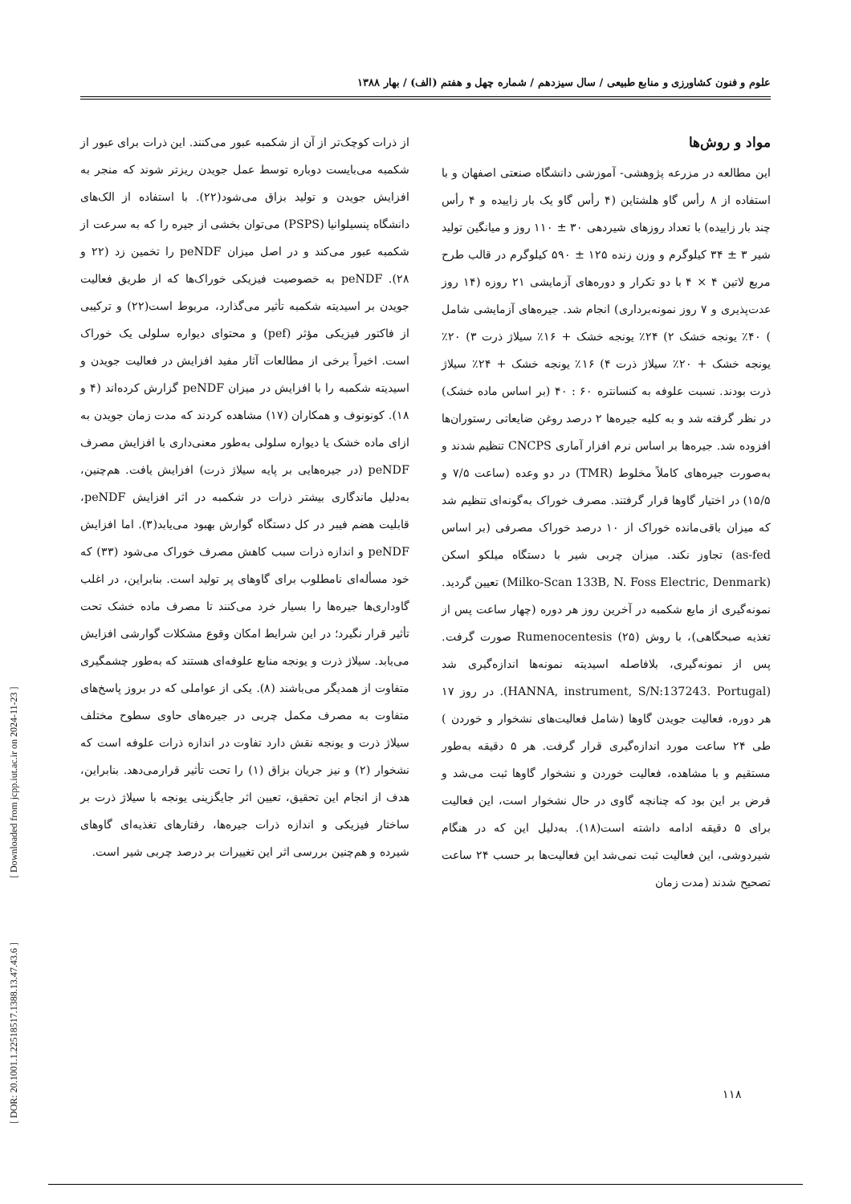[ DOR: 20.1001.1.22518517.1388.13.47.43.6 ] [ Downloaded from jcpp.iut.ac.ir on 2024-11-23 ]
علوم و فنون کشاورزی و منابع طبیعی / سال سیزدهم / شماره چهل و هفتم (الف) / بهار ۱۳۸۸
از ذرات کوچک‌تر از آن از شکمبه عبور می‌کنند. این ذرات برای عبور از شکمبه می‌بایست دوباره توسط عمل جویدن ریزتر شوند که منجر به افزایش جویدن و تولید بزاق می‌شود(۲۲). با استفاده از الک‌های دانشگاه پنسیلوانیا (PSPS) می‌توان بخشی از جیره را که به سرعت از شکمبه عبور می‌کند و در اصل میزان peNDF را تخمین زد (۲۲ و ۲۸). peNDF به خصوصیت فیزیکی خوراک‌ها که از طریق فعالیت جویدن بر اسیدیته شکمبه تأثیر می‌گذارد، مربوط است(۲۲) و ترکیبی از فاکتور فیزیکی مؤثر (pef) و محتوای دیواره سلولی یک خوراک است. اخیراً برخی از مطالعات آثار مفید افزایش در فعالیت جویدن و اسیدیته شکمبه را با افزایش در میزان peNDF گزارش کرده‌اند (۴ و ۱۸). کونونوف و همکاران (۱۷) مشاهده کردند که مدت زمان جویدن به ازای ماده خشک یا دیواره سلولی به‌طور معنی‌داری با افزایش مصرف peNDF (در جیره‌هایی بر پایه سیلاژ ذرت) افزایش یافت. هم‌چنین، به‌دلیل ماندگاری بیشتر ذرات در شکمبه در اثر افزایش peNDF، قابلیت هضم فیبر در کل دستگاه گوارش بهبود می‌یابد(۳). اما افزایش peNDF و اندازه ذرات سبب کاهش مصرف خوراک می‌شود (۳۳) که خود مسأله‌ای نامطلوب برای گاوهای پر تولید است. بنابراین، در اغلب گاوداری‌ها جیره‌ها را بسیار خرد می‌کنند تا مصرف ماده خشک تحت تأثیر قرار نگیرد؛ در این شرایط امکان وقوع مشکلات گوارشی افزایش می‌یابد. سیلاژ ذرت و یونجه منابع علوفه‌ای هستند که به‌طور چشمگیری متفاوت از همدیگر می‌باشند (۸). یکی از عواملی که در بروز پاسخ‌های متفاوت به مصرف مکمل چربی در جیره‌های حاوی سطوح مختلف سیلاژ ذرت و یونجه نقش دارد تفاوت در اندازه ذرات علوفه است که نشخوار (۲) و نیز جریان بزاق (۱) را تحت تأثیر قرارمی‌دهد. بنابراین، هدف از انجام این تحقیق، تعیین اثر جایگزینی یونجه با سیلاژ ذرت بر ساختار فیزیکی و اندازه ذرات جیره‌ها، رفتارهای تغذیه‌ای گاوهای شیرده و هم‌چنین بررسی اثر این تغییرات بر درصد چربی شیر است.
مواد و روش‌ها
این مطالعه در مزرعه پژوهشی- آموزشی دانشگاه صنعتی اصفهان و با استفاده از ۸ رأس گاو هلشتاین (۴ رأس گاو یک بار زاییده و ۴ رأس چند بار زاییده) با تعداد روزهای شیردهی ۳۰ ± ۱۱۰ روز و میانگین تولید شیر ۳ ± ۳۴ کیلوگرم و وزن زنده ۱۲۵ ± ۵۹۰ کیلوگرم در قالب طرح مربع لاتین ۴ × ۴ با دو تکرار و دوره‌های آزمایشی ۲۱ روزه (۱۴ روز عدت‌پذیری و ۷ روز نمونه‌برداری) انجام شد. جیره‌های آزمایشی شامل ) ۴۰٪ یونجه خشک ۲) ۲۴٪ یونجه خشک + ۱۶٪ سیلاژ ذرت ۳) ۲۰٪ یونجه خشک + ۲۰٪ سیلاژ ذرت ۴) ۱۶٪ یونجه خشک + ۲۴٪ سیلاژ ذرت بودند. نسبت علوفه به کنسانتره ۶۰ : ۴۰ (بر اساس ماده خشک) در نظر گرفته شد و به کلیه جیره‌ها ۲ درصد روغن ضایعاتی رستوران‌ها افزوده شد. جیره‌ها بر اساس نرم افزار آماری CNCPS تنظیم شدند و به‌صورت جیره‌های کاملاً مخلوط (TMR) در دو وعده (ساعت ۷/۵ و ۱۵/۵) در اختیار گاوها قرار گرفتند. مصرف خوراک به‌گونه‌ای تنظیم شد که میزان باقی‌مانده خوراک از ۱۰ درصد خوراک مصرفی (بر اساس as-fed) تجاوز نکند. میزان چربی شیر با دستگاه میلکو اسکن (Milko-Scan 133B, N. Foss Electric, Denmark) تعیین گردید. نمونه‌گیری از مایع شکمبه در آخرین روز هر دوره (چهار ساعت پس از تغذیه صبحگاهی)، با روش Rumenocentesis (۲۵) صورت گرفت. پس از نمونه‌گیری، بلافاصله اسیدیته نمونه‌ها اندازه‌گیری شد (HANNA, instrument, S/N:137243. Portugal). در روز ۱۷ هر دوره، فعالیت جویدن گاوها (شامل فعالیت‌های نشخوار و خوردن ) طی ۲۴ ساعت مورد اندازه‌گیری قرار گرفت. هر ۵ دقیقه به‌طور مستقیم و با مشاهده، فعالیت خوردن و نشخوار گاوها ثبت می‌شد و فرض بر این بود که چنانچه گاوی در حال نشخوار است، این فعالیت برای ۵ دقیقه ادامه داشته است(۱۸). به‌دلیل این که در هنگام شیردوشی، این فعالیت ثبت نمی‌شد این فعالیت‌ها بر حسب ۲۴ ساعت تصحیح شدند (مدت زمان
۱۱۸